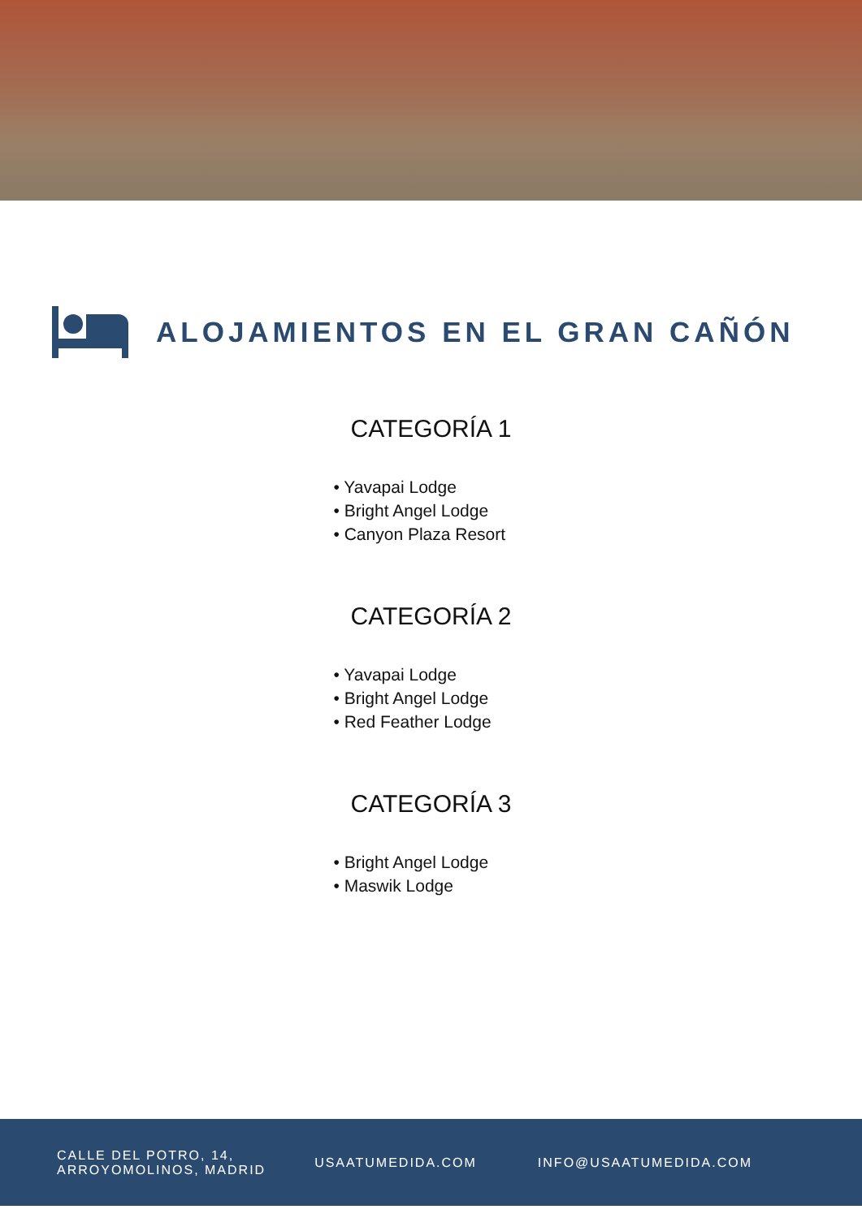ALOJAMIENTOS EN EL GRAN CAÑÓN
CATEGORÍA 1
• Yavapai Lodge
• Bright Angel Lodge
• Canyon Plaza Resort
CATEGORÍA 2
• Yavapai Lodge
• Bright Angel Lodge
• Red Feather Lodge
CATEGORÍA 3
• Bright Angel Lodge
• Maswik Lodge
CALLE DEL POTRO, 14,
ARROYOMOLINOS, MADRID
USAATUMEDIDA.COM INFO@USAATUMEDIDA.COM